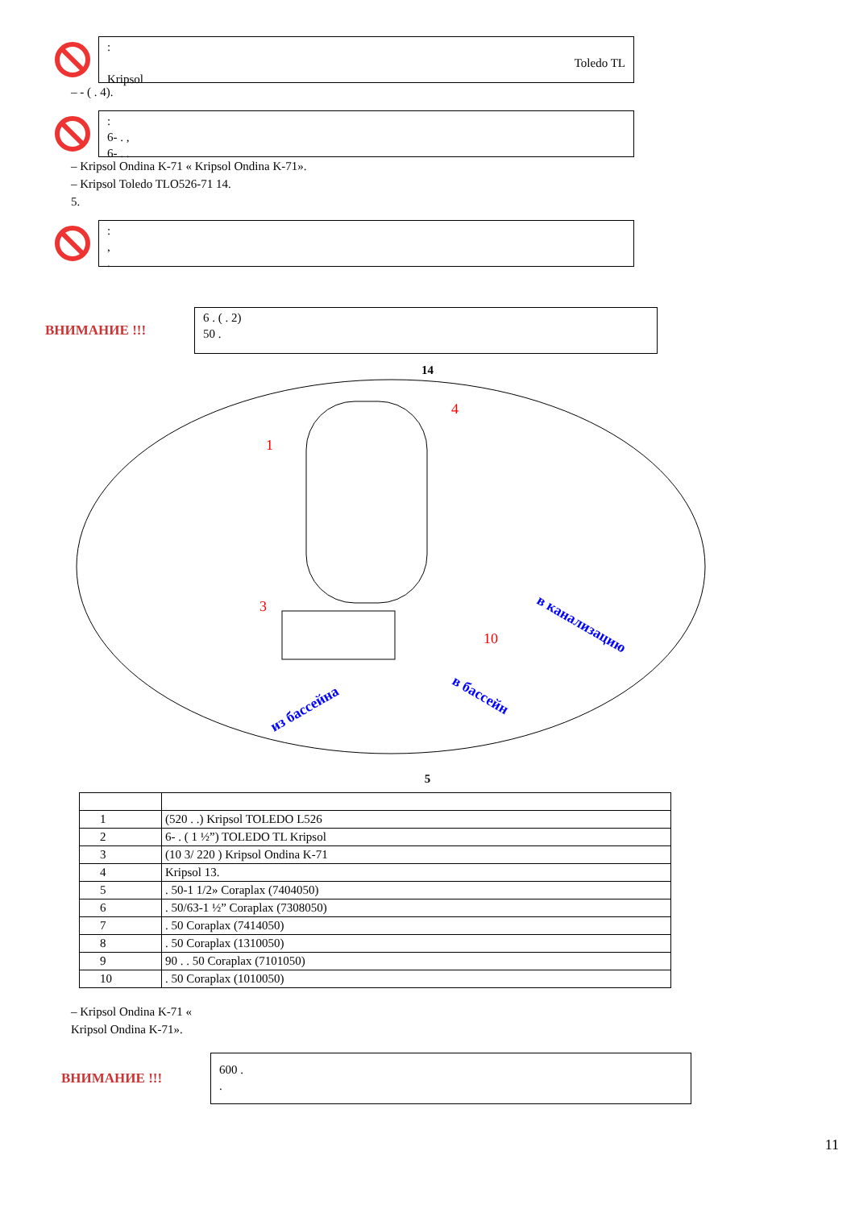:
Toledo TL
Kripsol
– - ( . 4).
:
6- . ,
6- . .
– Kripsol Ondina K-71 « Kripsol Ondina K-71».
– Kripsol Toledo TLO526-71 14.
5.
:
,
.
ВНИМАНИЕ !!!
6 . ( . 2)
50 .
14
1
4
3
10
из бассейна
в бассейн
в канализацию
5
| 1 | (520 . .) Kripsol TOLEDO L526 |
| 2 | 6- . ( 1 ½”) TOLEDO TL Kripsol |
| 3 | (10 3/ 220 ) Kripsol Ondina K-71 |
| 4 | Kripsol 13. |
| 5 | . 50-1 1/2» Coraplax (7404050) |
| 6 | . 50/63-1 ½” Coraplax (7308050) |
| 7 | . 50 Coraplax (7414050) |
| 8 | . 50 Coraplax (1310050) |
| 9 | 90 . . 50 Coraplax (7101050) |
| 10 | . 50 Coraplax (1010050) |
– Kripsol Ondina K-71 «
Kripsol Ondina K-71».
ВНИМАНИЕ !!!
600 .
.
11